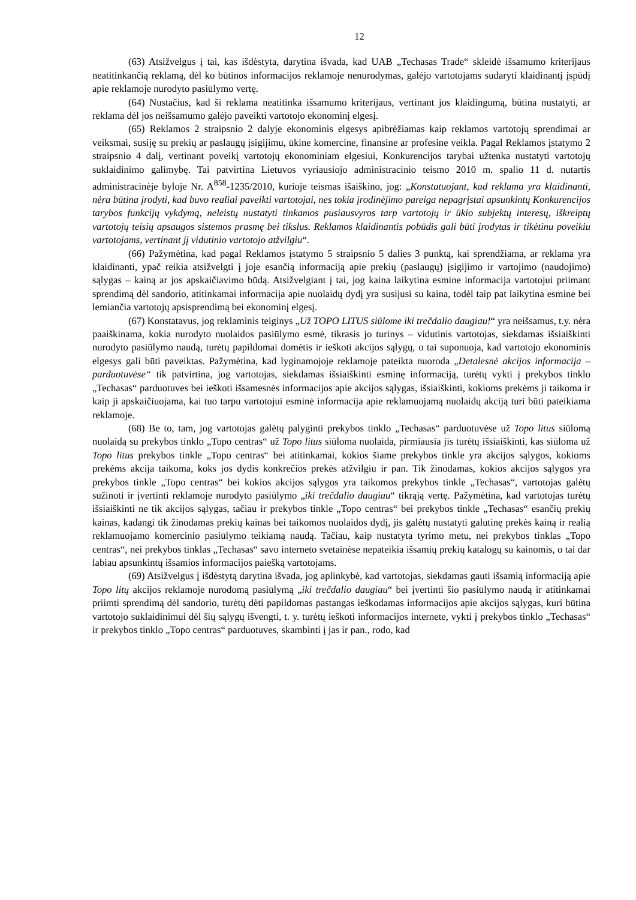12
(63) Atsižvelgus į tai, kas išdėstyta, darytina išvada, kad UAB „Techasas Trade“ skleidė išsamumo kriterijaus neatitinkančią reklamą, dėl ko būtinos informacijos reklamoje nenurodymas, galėjo vartotojams sudaryti klaidinantį įspūdį apie reklamoje nurodyto pasiūlymo vertę.
(64) Nustačius, kad ši reklama neatitinka išsamumo kriterijaus, vertinant jos klaidingumą, būtina nustatyti, ar reklama dėl jos neišsamumo galėjo paveikti vartotojo ekonominį elgesį.
(65) Reklamos 2 straipsnio 2 dalyje ekonominis elgesys apibrėžiamas kaip reklamos vartotojų sprendimai ar veiksmai, susiję su prekių ar paslaugų įsigijimu, ūkine komercine, finansine ar profesine veikla. Pagal Reklamos įstatymo 2 straipsnio 4 dalį, vertinant poveikį vartotojų ekonominiam elgesiui, Konkurencijos tarybai užtenka nustatyti vartotojų suklaidinimo galimybę. Tai patvirtina Lietuvos vyriausiojo administracinio teismo 2010 m. spalio 11 d. nutartis administracinėje byloje Nr. A<sup>858</sup>-1235/2010, kurioje teismas išaiškino, jog: „Konstatuojant, kad reklama yra klaidinanti, nėra būtina įrodyti, kad buvo realiai paveikti vartotojai, nes tokia įrodinėjimo pareiga nepagrįstai apsunkintų Konkurencijos tarybos funkcijų vykdymą, neleistų nustatyti tinkamos pusiausvyros tarp vartotojų ir ūkio subjektų interesų, iškreiptų vartotojų teisių apsaugos sistemos prasmę bei tikslus. Reklamos klaidinantis pobūdis gali būti įrodytas ir tikėtinu poveikiu vartotojams, vertinant jį vidutinio vartotojo atžvilgiu“.
(66) Pažymėtina, kad pagal Reklamos įstatymo 5 straipsnio 5 dalies 3 punktą, kai sprendžiama, ar reklama yra klaidinanti, ypač reikia atsižvelgti į joje esančią informaciją apie prekių (paslaugų) įsigijimo ir vartojimo (naudojimo) sąlygas – kainą ar jos apskaičiavimo būdą. Atsižvelgiant į tai, jog kaina laikytina esmine informacija vartotojui priimant sprendimą dėl sandorio, atitinkamai informacija apie nuolaidų dydį yra susijusi su kaina, todėl taip pat laikytina esmine bei lemiančia vartotojų apsisprendimą bei ekonominį elgesį.
(67) Konstatavus, jog reklaminis teiginys „Už TOPO LITUS siūlome iki trečdalio daugiau!“ yra neišsamus, t.y. nėra paaiškinama, kokia nurodyto nuolaidos pasiūlymo esmė, tikrasis jo turinys – vidutinis vartotojas, siekdamas išsiaiškinti nurodyto pasiūlymo naudą, turėtų papildomai domėtis ir ieškoti akcijos sąlygų, o tai suponuoja, kad vartotojo ekonominis elgesys gali būti paveiktas. Pažymėtina, kad lyginamojoje reklamoje pateikta nuoroda „Detalesnė akcijos informacija – parduotuvėse“ tik patvirtina, jog vartotojas, siekdamas išsiaiškinti esminę informaciją, turėtų vykti į prekybos tinklo „Techasas“ parduotuves bei ieškoti išsamesnės informacijos apie akcijos sąlygas, išsiaiškinti, kokioms prekėms ji taikoma ir kaip ji apskaičiuojama, kai tuo tarpu vartotojui esminė informacija apie reklamuojamą nuolaidų akciją turi būti pateikiama reklamoje.
(68) Be to, tam, jog vartotojas galėtų palyginti prekybos tinklo „Techasas“ parduotuvėse už Topo litus siūlomą nuolaidą su prekybos tinklo „Topo centras“ už Topo litus siūloma nuolaida, pirmiausia jis turėtų išsiaiškinti, kas siūloma už Topo litus prekybos tinkle „Topo centras“ bei atitinkamai, kokios šiame prekybos tinkle yra akcijos sąlygos, kokioms prekėms akcija taikoma, koks jos dydis konkrečios prekės atžvilgiu ir pan. Tik žinodamas, kokios akcijos sąlygos yra prekybos tinkle „Topo centras“ bei kokios akcijos sąlygos yra taikomos prekybos tinkle „Techasas“, vartotojas galėtų sužinoti ir įvertinti reklamoje nurodyto pasiūlymo „iki trečdalio daugiau“ tikrąją vertę. Pažymėtina, kad vartotojas turėtų išsiaiškinti ne tik akcijos sąlygas, tačiau ir prekybos tinkle „Topo centras“ bei prekybos tinkle „Techasas“ esančių prekių kainas, kadangi tik žinodamas prekių kainas bei taikomos nuolaidos dydį, jis galėtų nustatyti galutinę prekės kainą ir realią reklamuojamo komercinio pasiūlymo teikiamą naudą. Tačiau, kaip nustatyta tyrimo metu, nei prekybos tinklas „Topo centras“, nei prekybos tinklas „Techasas“ savo interneto svetainėse nepateikia išsamių prekių katalogų su kainomis, o tai dar labiau apsunkintų išsamios informacijos paiešką vartotojams.
(69) Atsižvelgus į išdėstytą darytina išvada, jog aplinkybė, kad vartotojas, siekdamas gauti išsamią informaciją apie Topo litų akcijos reklamoje nurodomą pasiūlymą „iki trečdalio daugiau“ bei įvertinti šio pasiūlymo naudą ir atitinkamai priimti sprendimą dėl sandorio, turėtų dėti papildomas pastangas ieškodamas informacijos apie akcijos sąlygas, kuri būtina vartotojo suklaidinimui dėl šių sąlygų išvengti, t. y. turėtų ieškoti informacijos internete, vykti į prekybos tinklo „Techasas“ ir prekybos tinklo „Topo centras“ parduotuves, skambinti į jas ir pan., rodo, kad